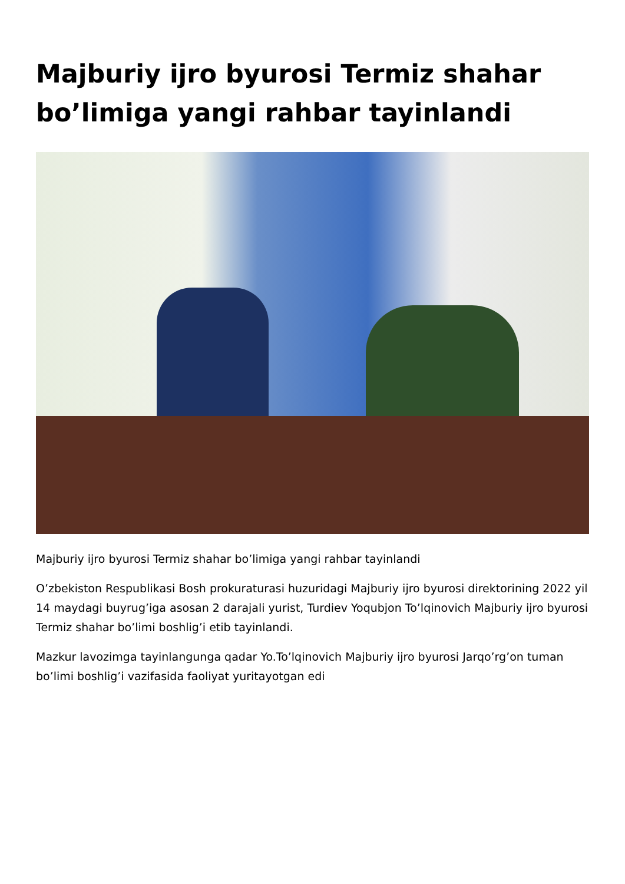Majburiy ijro byurosi Termiz shahar bo’limiga yangi rahbar tayinlandi
Majburiy ijro byurosi Termiz shahar bo’limiga yangi rahbar tayinlandi
O’zbekiston Respublikasi Bosh prokuraturasi huzuridagi Majburiy ijro byurosi direktorining 2022 yil 14 maydagi buyrug’iga asosan 2 darajali yurist, Turdiev Yoqubjon To’lqinovich Majburiy ijro byurosi Termiz shahar bo’limi boshlig’i etib tayinlandi.
Mazkur lavozimga tayinlangunga qadar Yo.To’lqinovich Majburiy ijro byurosi Jarqo’rg’on tuman bo’limi boshlig’i vazifasida faoliyat yuritayotgan edi